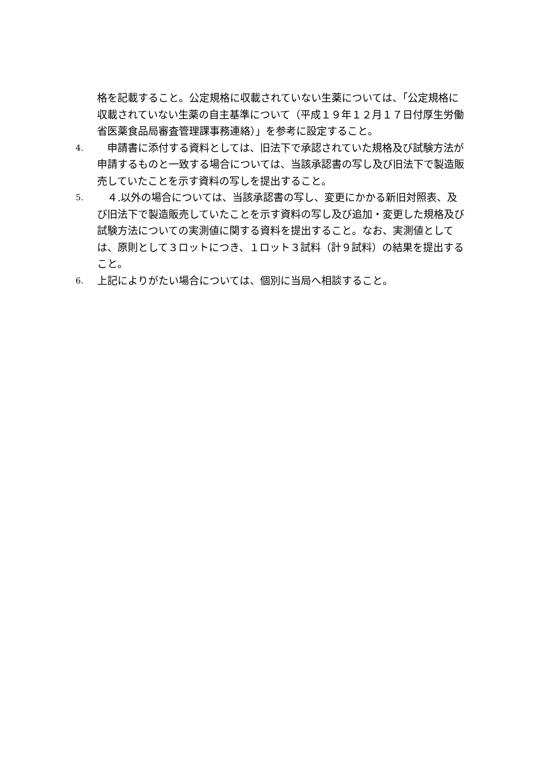格を記載すること。公定規格に収載されていない生薬については、「公定規格に収載されていない生薬の自主基準について（平成１９年１２月１７日付厚生労働省医薬食品局審査管理課事務連絡）」を参考に設定すること。
4.　申請書に添付する資料としては、旧法下で承認されていた規格及び試験方法が申請するものと一致する場合については、当該承認書の写し及び旧法下で製造販売していたことを示す資料の写しを提出すること。
5.　４.以外の場合については、当該承認書の写し、変更にかかる新旧対照表、及び旧法下で製造販売していたことを示す資料の写し及び追加・変更した規格及び試験方法についての実測値に関する資料を提出すること。なお、実測値としては、原則として３ロットにつき、１ロット３試料（計９試料）の結果を提出すること。
6. 上記によりがたい場合については、個別に当局へ相談すること。